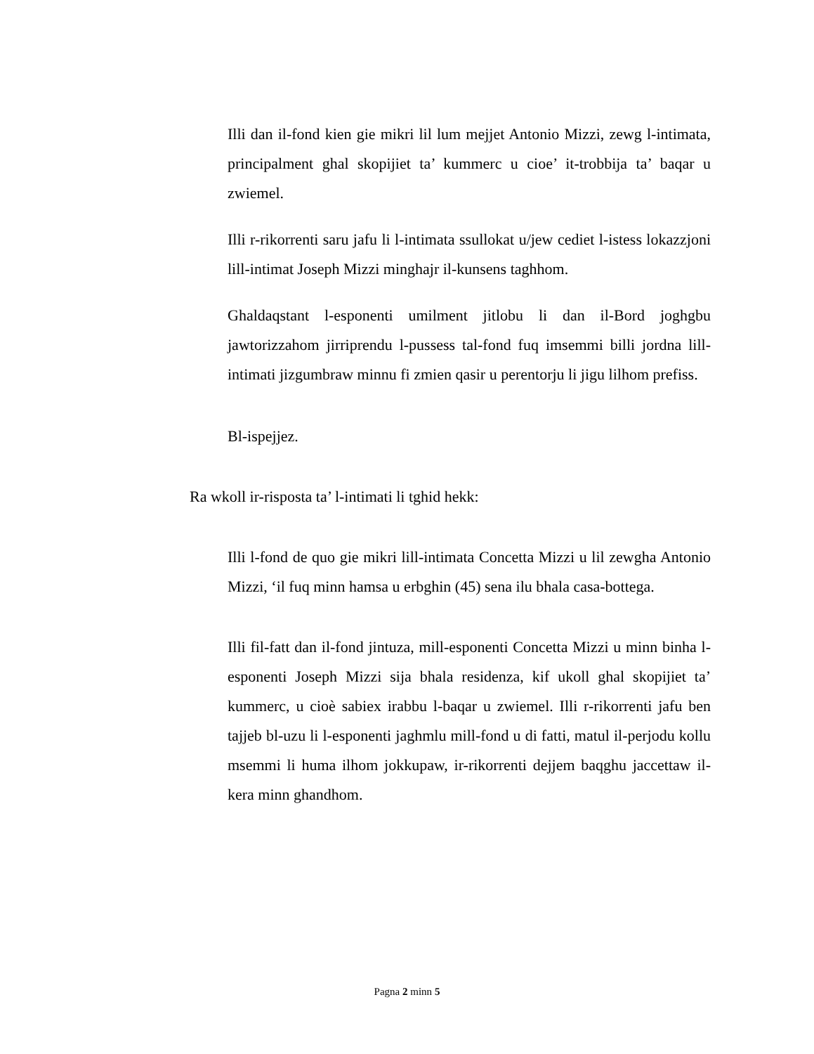Illi dan il-fond kien gie mikri lil lum mejjet Antonio Mizzi, zewg l-intimata, principalment ghal skopijiet ta’ kummerc u cioe’ it-trobbija ta’ baqar u zwiemel.
Illi r-rikorrenti saru jafu li l-intimata ssullokat u/jew cediet l-istess lokazzjoni lill-intimat Joseph Mizzi minghajr il-kunsens taghhom.
Ghaldaqstant l-esponenti umilment jitlobu li dan il-Bord joghgbu jawtorizzahom jirriprendu l-pussess tal-fond fuq imsemmi billi jordna lill-intimati jizgumbraw minnu fi zmien qasir u perentorju li jigu lilhom prefiss.
Bl-ispejjez.
Ra wkoll ir-risposta ta’ l-intimati li tghid hekk:
Illi l-fond de quo gie mikri lill-intimata Concetta Mizzi u lil zewgha Antonio Mizzi, ‘il fuq minn hamsa u erbghin (45) sena ilu bhala casa-bottega.
Illi fil-fatt dan il-fond jintuza, mill-esponenti Concetta Mizzi u minn binha l-esponenti Joseph Mizzi sija bhala residenza, kif ukoll ghal skopijiet ta’ kummerc, u cioè sabiex irabbu l-baqar u zwiemel. Illi r-rikorrenti jafu ben tajjeb bl-uzu li l-esponenti jaghmlu mill-fond u di fatti, matul il-perjodu kollu msemmi li huma ilhom jokkupaw, ir-rikorrenti dejjem baqghu jaccettaw il-kera minn ghandhom.
Pagna 2 minn 5